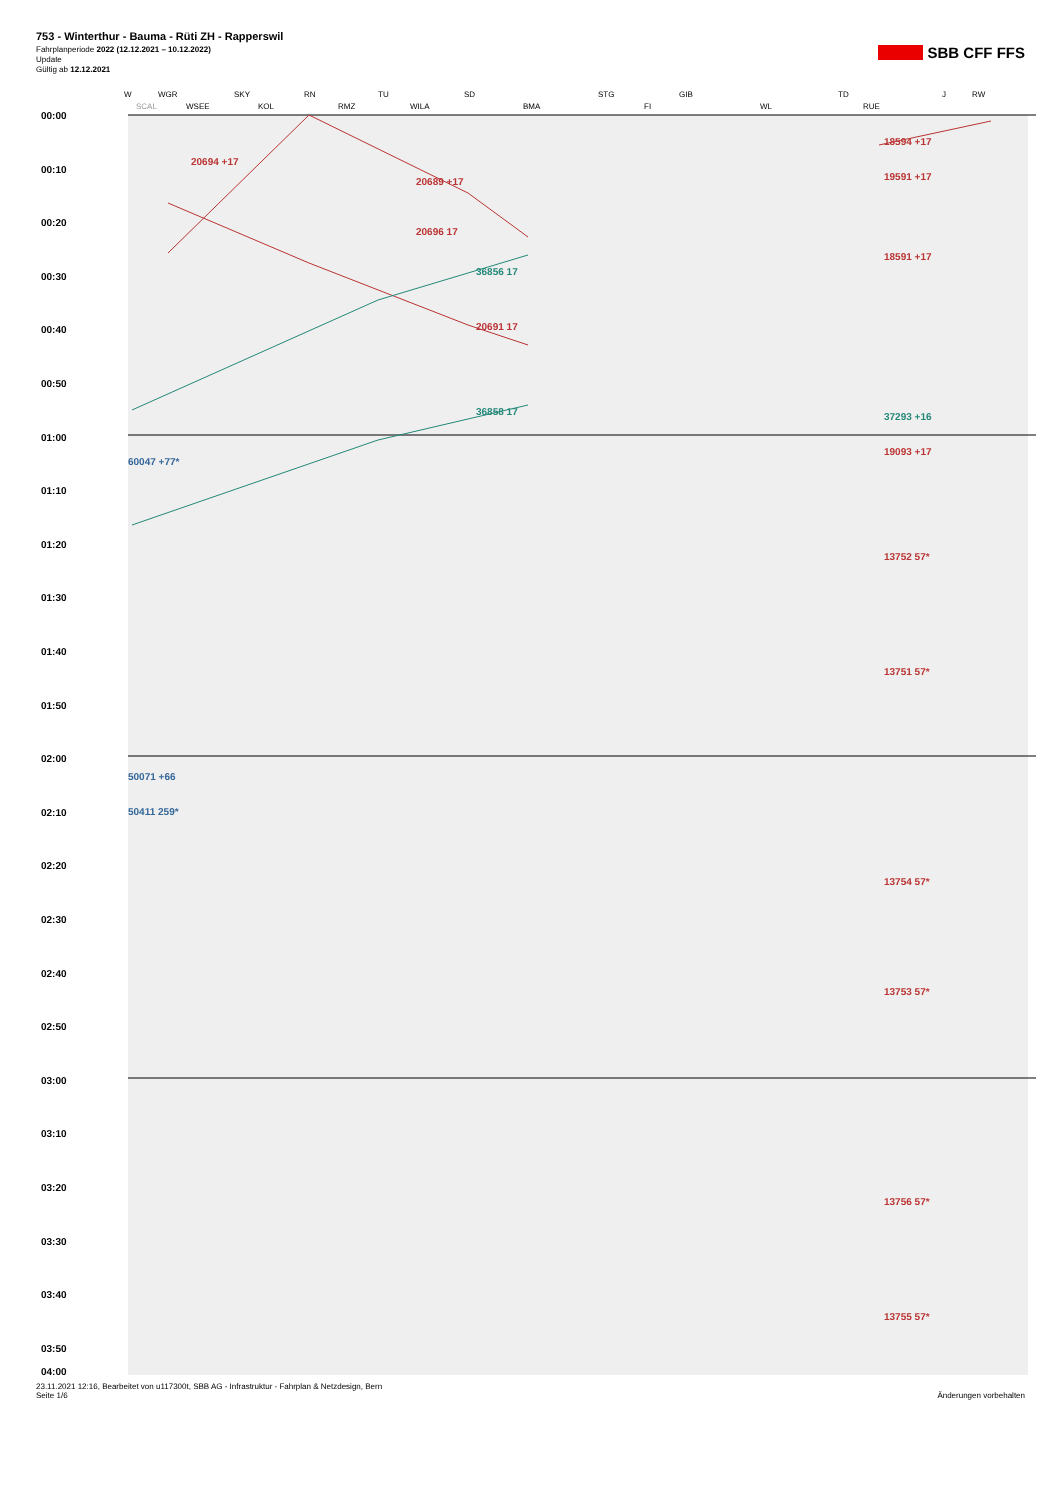753 - Winterthur - Bauma - Rüti ZH - Rapperswil
Fahrplanperiode 2022 (12.12.2021 – 10.12.2022)
Update
Gültig ab 12.12.2021
SBB CFF FFS
W
WGR
SKY
RN
TU
SD
STG
GIB
TD
J
RW
SCAL
WSEE
KOL
RMZ
WILA
BMA
FI
WL
RUE
00:00
00:10
00:20
00:30
00:40
00:50
01:00
01:10
01:20
01:30
01:40
01:50
02:00
02:10
02:20
02:30
02:40
02:50
03:00
03:10
03:20
03:30
03:40
03:50
04:00
20694 +17
20689 +17
20696 17
20691 17
18594 +17
19591 +17
18591 +17
19093 +17
13752 57*
13751 57*
13754 57*
13753 57*
13756 57*
13755 57*
36856 17
36858 17
37293 +16
60047 +77*
50071 +66
50411 259*
23.11.2021 12:16, Bearbeitet von u117300t, SBB AG - Infrastruktur - Fahrplan & Netzdesign, Bern
Seite 1/6
Änderungen vorbehalten